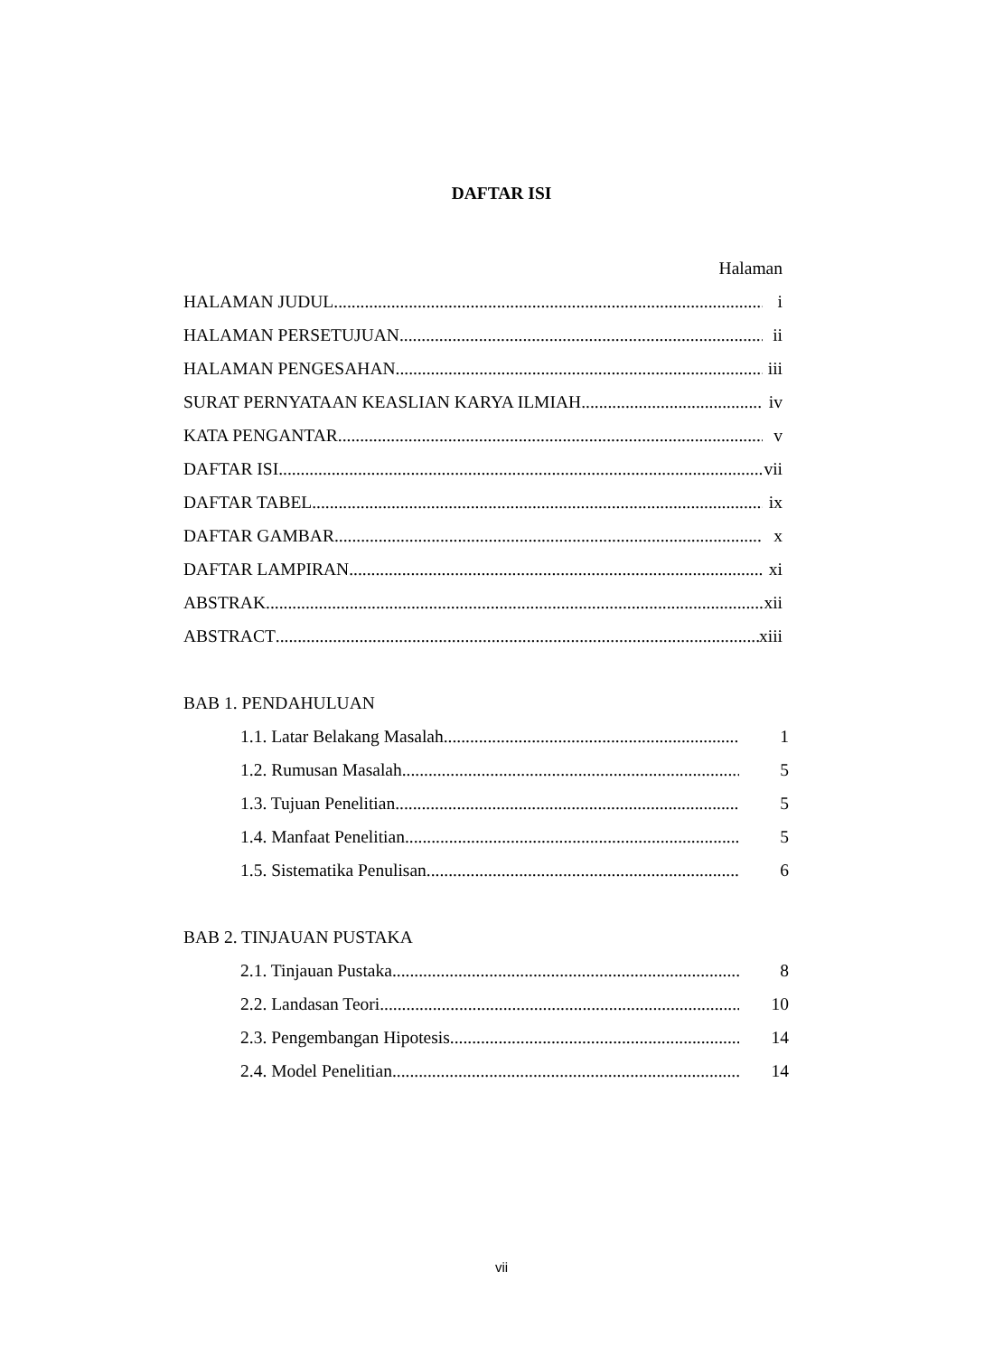DAFTAR ISI
Halaman
HALAMAN JUDUL i
HALAMAN PERSETUJUAN ii
HALAMAN PENGESAHAN iii
SURAT PERNYATAAN KEASLIAN KARYA ILMIAH iv
KATA PENGANTAR v
DAFTAR ISI vii
DAFTAR TABEL ix
DAFTAR GAMBAR x
DAFTAR LAMPIRAN xi
ABSTRAK xii
ABSTRACT xiii
BAB 1. PENDAHULUAN
1.1. Latar Belakang Masalah 1
1.2. Rumusan Masalah 5
1.3. Tujuan Penelitian 5
1.4. Manfaat Penelitian 5
1.5. Sistematika Penulisan 6
BAB 2. TINJAUAN PUSTAKA
2.1. Tinjauan Pustaka 8
2.2. Landasan Teori 10
2.3. Pengembangan Hipotesis 14
2.4. Model Penelitian 14
vii